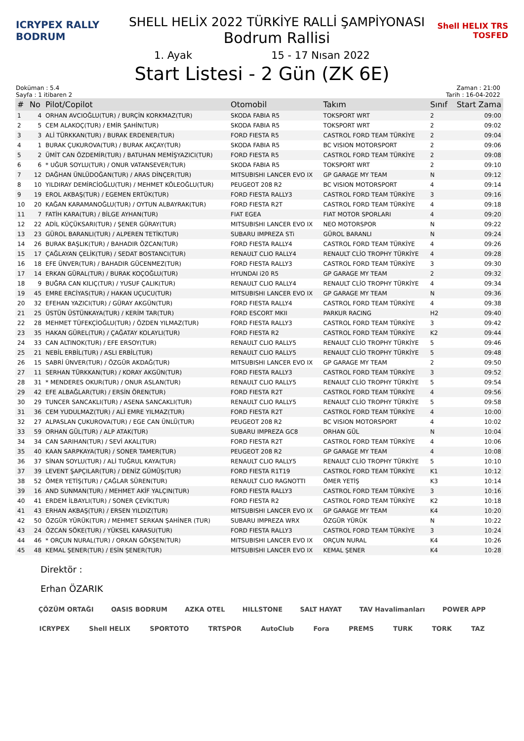ICRYPEX RALLY BODRUM
SHELL HELİX 2022 TÜRKİYE RALLİ ŞAMPİYONASI
Bodrum Rallisi
Shell HELIX TRS TOSFED
1. Ayak 15 - 17 Nısan 2022
Start Listesi - 2 Gün (ZK 6E)
Doküman : 5.4
Sayfa : 1 itibaren 2
Zaman : 21:00
Tarih : 16-04-2022
| # | No | Pilot/Copilot | Otomobil | Takım | Sınıf | Start Zama |
| --- | --- | --- | --- | --- | --- | --- |
| 1 | 4 | ORHAN AVCIOĞLU(TUR) / BURÇİN KORKMAZ(TUR) | SKODA FABIA R5 | TOKSPORT WRT | 2 | 09:00 |
| 2 | 5 | CEM ALAKOÇ(TUR) / EMİR ŞAHİN(TUR) | SKODA FABIA R5 | TOKSPORT WRT | 2 | 09:02 |
| 3 | 3 | ALİ TÜRKKAN(TUR) / BURAK ERDENER(TUR) | FORD FIESTA R5 | CASTROL FORD TEAM TÜRKİYE | 2 | 09:04 |
| 4 | 1 | BURAK ÇUKUROVA(TUR) / BURAK AKÇAY(TUR) | SKODA FABIA R5 | BC VISION MOTORSPORT | 2 | 09:06 |
| 5 | 2 | ÜMİT CAN ÖZDEMİR(TUR) / BATUHAN MEMİŞYAZICI(TUR) | FORD FIESTA R5 | CASTROL FORD TEAM TÜRKİYE | 2 | 09:08 |
| 6 | 6 | * UĞUR SOYLU(TUR) / ONUR VATANSEVER(TUR) | SKODA FABIA R5 | TOKSPORT WRT | 2 | 09:10 |
| 7 | 12 | DAĞHAN ÜNLÜDOĞAN(TUR) / ARAS DİNÇER(TUR) | MITSUBISHI LANCER EVO IX | GP GARAGE MY TEAM | N | 09:12 |
| 8 | 10 | YILDIRAY DEMİRCİOĞLU(TUR) / MEHMET KÖLEOĞLU(TUR) | PEUGEOT 208 R2 | BC VISION MOTORSPORT | 4 | 09:14 |
| 9 | 19 | EROL AKBAŞ(TUR) / EGEMEN ERTÜK(TUR) | FORD FIESTA RALLY3 | CASTROL FORD TEAM TÜRKİYE | 3 | 09:16 |
| 10 | 20 | KAĞAN KARAMANOĞLU(TUR) / OYTUN ALBAYRAK(TUR) | FORD FIESTA R2T | CASTROL FORD TEAM TÜRKİYE | 4 | 09:18 |
| 11 | 7 | FATİH KARA(TUR) / BİLGE AYHAN(TUR) | FIAT EGEA | FIAT MOTOR SPORLARI | 4 | 09:20 |
| 12 | 22 | ADİL KÜÇÜKSARI(TUR) / ŞENER GÜRAY(TUR) | MITSUBISHI LANCER EVO IX | NEO MOTORSPOR | N | 09:22 |
| 13 | 23 | GÜROL BARANLI(TUR) / ALPEREN TETİK(TUR) | SUBARU IMPREZA STi | GÜROL BARANLI | N | 09:24 |
| 14 | 26 | BURAK BAŞLIK(TUR) / BAHADIR ÖZCAN(TUR) | FORD FIESTA RALLY4 | CASTROL FORD TEAM TÜRKİYE | 4 | 09:26 |
| 15 | 17 | ÇAĞLAYAN ÇELİK(TUR) / SEDAT BOSTANCI(TUR) | RENAULT CLIO RALLY4 | RENAULT CLİO TROPHY TÜRKİYE | 4 | 09:28 |
| 16 | 18 | EFE ÜNVER(TUR) / BAHADIR GÜCENMEZ(TUR) | FORD FIESTA RALLY3 | CASTROL FORD TEAM TÜRKİYE | 3 | 09:30 |
| 17 | 14 | ERKAN GÜRAL(TUR) / BURAK KOÇOĞLU(TUR) | HYUNDAI i20 R5 | GP GARAGE MY TEAM | 2 | 09:32 |
| 18 | 9 | BUĞRA CAN KILIÇ(TUR) / YUSUF ÇALIK(TUR) | RENAULT CLIO RALLY4 | RENAULT CLİO TROPHY TÜRKİYE | 4 | 09:34 |
| 19 | 45 | EMRE ERCİYAS(TUR) / HAKAN UÇUCU(TUR) | MITSUBISHI LANCER EVO IX | GP GARAGE MY TEAM | N | 09:36 |
| 20 | 32 | EFEHAN YAZICI(TUR) / GÜRAY AKGÜN(TUR) | FORD FIESTA RALLY4 | CASTROL FORD TEAM TÜRKİYE | 4 | 09:38 |
| 21 | 25 | ÜSTÜN ÜSTÜNKAYA(TUR) / KERİM TAR(TUR) | FORD ESCORT MKII | PARKUR RACING | H2 | 09:40 |
| 22 | 28 | MEHMET TÜFEKÇİOĞLU(TUR) / ÖZDEN YILMAZ(TUR) | FORD FIESTA RALLY3 | CASTROL FORD TEAM TÜRKİYE | 3 | 09:42 |
| 23 | 35 | HAKAN GÜREL(TUR) / ÇAĞATAY KOLAYLI(TUR) | FORD FIESTA R2 | CASTROL FORD TEAM TÜRKİYE | K2 | 09:44 |
| 24 | 33 | CAN ALTINOK(TUR) / EFE ERSOY(TUR) | RENAULT CLIO RALLY5 | RENAULT CLİO TROPHY TÜRKİYE | 5 | 09:46 |
| 25 | 21 | NEBİL ERBİL(TUR) / ASLI ERBİL(TUR) | RENAULT CLIO RALLY5 | RENAULT CLİO TROPHY TÜRKİYE | 5 | 09:48 |
| 26 | 15 | SABRİ ÜNVER(TUR) / ÖZGÜR AKDAĞ(TUR) | MITSUBISHI LANCER EVO IX | GP GARAGE MY TEAM | 2 | 09:50 |
| 27 | 11 | SERHAN TÜRKKAN(TUR) / KORAY AKGÜN(TUR) | FORD FIESTA RALLY3 | CASTROL FORD TEAM TÜRKİYE | 3 | 09:52 |
| 28 | 31 | * MENDERES OKUR(TUR) / ONUR ASLAN(TUR) | RENAULT CLIO RALLY5 | RENAULT CLİO TROPHY TÜRKİYE | 5 | 09:54 |
| 29 | 42 | EFE ALBAĞLAR(TUR) / ERSİN ÖREN(TUR) | FORD FIESTA R2T | CASTROL FORD TEAM TÜRKİYE | 4 | 09:56 |
| 30 | 29 | TUNCER SANCAKLI(TUR) / ASENA SANCAKLI(TUR) | RENAULT CLIO RALLY5 | RENAULT CLİO TROPHY TÜRKİYE | 5 | 09:58 |
| 31 | 36 | CEM YUDULMAZ(TUR) / ALİ EMRE YILMAZ(TUR) | FORD FIESTA R2T | CASTROL FORD TEAM TÜRKİYE | 4 | 10:00 |
| 32 | 27 | ALPASLAN ÇUKUROVA(TUR) / EGE CAN ÜNLÜ(TUR) | PEUGEOT 208 R2 | BC VISION MOTORSPORT | 4 | 10:02 |
| 33 | 59 | ORHAN GÜL(TUR) / ALP ATAK(TUR) | SUBARU IMPREZA GC8 | ORHAN GÜL | N | 10:04 |
| 34 | 34 | CAN SARIHAN(TUR) / SEVİ AKAL(TUR) | FORD FIESTA R2T | CASTROL FORD TEAM TÜRKİYE | 4 | 10:06 |
| 35 | 40 | KAAN SARPKAYA(TUR) / SONER TAMER(TUR) | PEUGEOT 208 R2 | GP GARAGE MY TEAM | 4 | 10:08 |
| 36 | 37 | SİNAN SOYLU(TUR) / ALİ TUĞRUL KAYA(TUR) | RENAULT CLIO RALLY5 | RENAULT CLİO TROPHY TÜRKİYE | 5 | 10:10 |
| 37 | 39 | LEVENT ŞAPÇILAR(TUR) / DENİZ GÜMÜŞ(TUR) | FORD FIESTA R1T19 | CASTROL FORD TEAM TÜRKİYE | K1 | 10:12 |
| 38 | 52 | ÖMER YETİŞ(TUR) / ÇAĞLAR SÜREN(TUR) | RENAULT CLIO RAGNOTTI | ÖMER YETİŞ | K3 | 10:14 |
| 39 | 16 | AND SUNMAN(TUR) / MEHMET AKİF YALÇIN(TUR) | FORD FIESTA RALLY3 | CASTROL FORD TEAM TÜRKİYE | 3 | 10:16 |
| 40 | 41 | ERDEM İLBAYLI(TUR) / SONER ÇEVİK(TUR) | FORD FIESTA R2 | CASTROL FORD TEAM TÜRKİYE | K2 | 10:18 |
| 41 | 43 | ERHAN AKBAŞ(TUR) / ERSEN YILDIZ(TUR) | MITSUBISHI LANCER EVO IX | GP GARAGE MY TEAM | K4 | 10:20 |
| 42 | 50 | ÖZGÜR YÜRÜK(TUR) / MEHMET SERKAN ŞAHİNER (TUR) | SUBARU IMPREZA WRX | ÖZGÜR YÜRÜK | N | 10:22 |
| 43 | 24 | ÖZCAN SÖKE(TUR) / YÜKSEL KARASU(TUR) | FORD FIESTA RALLY3 | CASTROL FORD TEAM TÜRKİYE | 3 | 10:24 |
| 44 | 46 | * ORÇUN NURAL(TUR) / ORKAN GÖKŞEN(TUR) | MITSUBISHI LANCER EVO IX | ORÇUN NURAL | K4 | 10:26 |
| 45 | 48 | KEMAL ŞENER(TUR) / ESİN ŞENER(TUR) | MITSUBISHI LANCER EVO IX | KEMAL ŞENER | K4 | 10:28 |
Direktör :
Erhan ÖZARIK
ÇÖZÜM ORTAĞI OASIS BODRUM AZKA OTEL HILLSTONE SALT HAYAT TAV Havalimanları POWER APP
ICRYPEX Shell HELIX SPORTOTO TRTSPOR AutoClub Fora PREMS TURK TORK TAZ